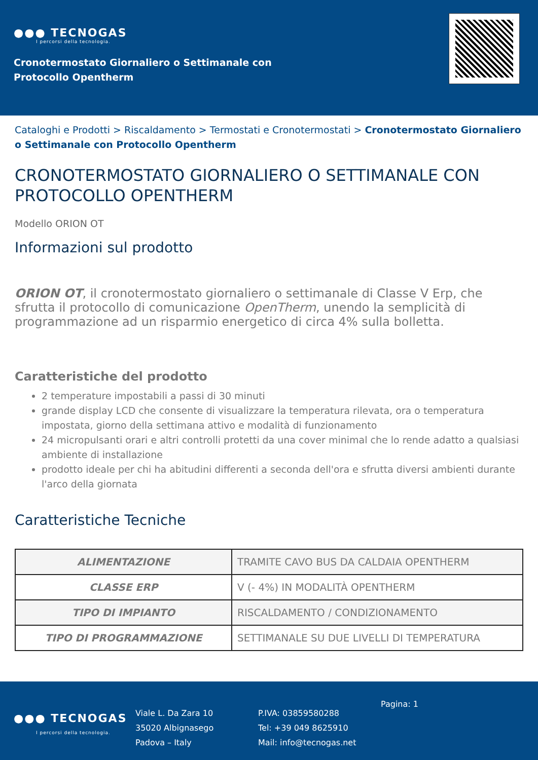●●● TECNOGAS
I percorsi della tecnologia.
Cronotermostato Giornaliero o Settimanale con
Protocollo Opentherm
Cataloghi e Prodotti > Riscaldamento > Termostati e Cronotermostati > Cronotermostato Giornaliero o Settimanale con Protocollo Opentherm
CRONOTERMOSTATO GIORNALIERO O SETTIMANALE CON PROTOCOLLO OPENTHERM
Modello ORION OT
Informazioni sul prodotto
ORION OT, il cronotermostato giornaliero o settimanale di Classe V Erp, che sfrutta il protocollo di comunicazione OpenTherm, unendo la semplicità di programmazione ad un risparmio energetico di circa 4% sulla bolletta.
Caratteristiche del prodotto
2 temperature impostabili a passi di 30 minuti
grande display LCD che consente di visualizzare la temperatura rilevata, ora o temperatura impostata, giorno della settimana attivo e modalità di funzionamento
24 micropulsanti orari e altri controlli protetti da una cover minimal che lo rende adatto a qualsiasi ambiente di installazione
prodotto ideale per chi ha abitudini differenti a seconda dell'ora e sfrutta diversi ambienti durante l'arco della giornata
Caratteristiche Tecniche
| ALIMENTAZIONE | TRAMITE CAVO BUS DA CALDAIA OPENTHERM |
| CLASSE ERP | V (- 4%) IN MODALITÀ OPENTHERM |
| TIPO DI IMPIANTO | RISCALDAMENTO / CONDIZIONAMENTO |
| TIPO DI PROGRAMMAZIONE | SETTIMANALE SU DUE LIVELLI DI TEMPERATURA |
●●● TECNOGAS
I percorsi della tecnologia.
Viale L. Da Zara 10
35020 Albignasego
Padova – Italy
P.IVA: 03859580288
Tel: +39 049 8625910
Mail: info@tecnogas.net
Pagina: 1